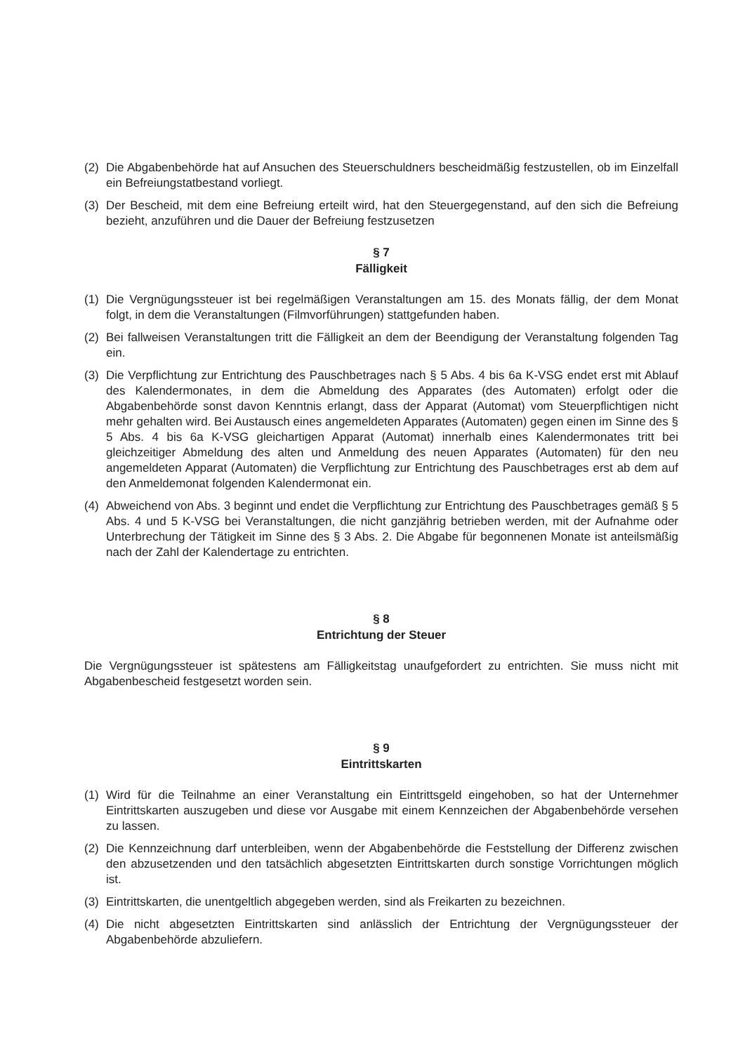(2) Die Abgabenbehörde hat auf Ansuchen des Steuerschuldners bescheidmäßig festzustellen, ob im Einzelfall ein Befreiungstatbestand vorliegt.
(3) Der Bescheid, mit dem eine Befreiung erteilt wird, hat den Steuergegenstand, auf den sich die Befreiung bezieht, anzuführen und die Dauer der Befreiung festzusetzen
§ 7
Fälligkeit
(1) Die Vergnügungssteuer ist bei regelmäßigen Veranstaltungen am 15. des Monats fällig, der dem Monat folgt, in dem die Veranstaltungen (Filmvorführungen) stattgefunden haben.
(2) Bei fallweisen Veranstaltungen tritt die Fälligkeit an dem der Beendigung der Veranstaltung folgenden Tag ein.
(3) Die Verpflichtung zur Entrichtung des Pauschbetrages nach § 5 Abs. 4 bis 6a K-VSG endet erst mit Ablauf des Kalendermonates, in dem die Abmeldung des Apparates (des Automaten) erfolgt oder die Abgabenbehörde sonst davon Kenntnis erlangt, dass der Apparat (Automat) vom Steuerpflichtigen nicht mehr gehalten wird. Bei Austausch eines angemeldeten Apparates (Automaten) gegen einen im Sinne des § 5 Abs. 4 bis 6a K-VSG gleichartigen Apparat (Automat) innerhalb eines Kalendermonates tritt bei gleichzeitiger Abmeldung des alten und Anmeldung des neuen Apparates (Automaten) für den neu angemeldeten Apparat (Automaten) die Verpflichtung zur Entrichtung des Pauschbetrages erst ab dem auf den Anmeldemonat folgenden Kalendermonat ein.
(4) Abweichend von Abs. 3 beginnt und endet die Verpflichtung zur Entrichtung des Pauschbetrages gemäß § 5 Abs. 4 und 5 K-VSG bei Veranstaltungen, die nicht ganzjährig betrieben werden, mit der Aufnahme oder Unterbrechung der Tätigkeit im Sinne des § 3 Abs. 2. Die Abgabe für begonnenen Monate ist anteilsmäßig nach der Zahl der Kalendertage zu entrichten.
§ 8
Entrichtung der Steuer
Die Vergnügungssteuer ist spätestens am Fälligkeitstag unaufgefordert zu entrichten. Sie muss nicht mit Abgabenbescheid festgesetzt worden sein.
§ 9
Eintrittskarten
(1) Wird für die Teilnahme an einer Veranstaltung ein Eintrittsgeld eingehoben, so hat der Unternehmer Eintrittskarten auszugeben und diese vor Ausgabe mit einem Kennzeichen der Abgabenbehörde versehen zu lassen.
(2) Die Kennzeichnung darf unterbleiben, wenn der Abgabenbehörde die Feststellung der Differenz zwischen den abzusetzenden und den tatsächlich abgesetzten Eintrittskarten durch sonstige Vorrichtungen möglich ist.
(3) Eintrittskarten, die unentgeltlich abgegeben werden, sind als Freikarten zu bezeichnen.
(4) Die nicht abgesetzten Eintrittskarten sind anlässlich der Entrichtung der Vergnügungssteuer der Abgabenbehörde abzuliefern.